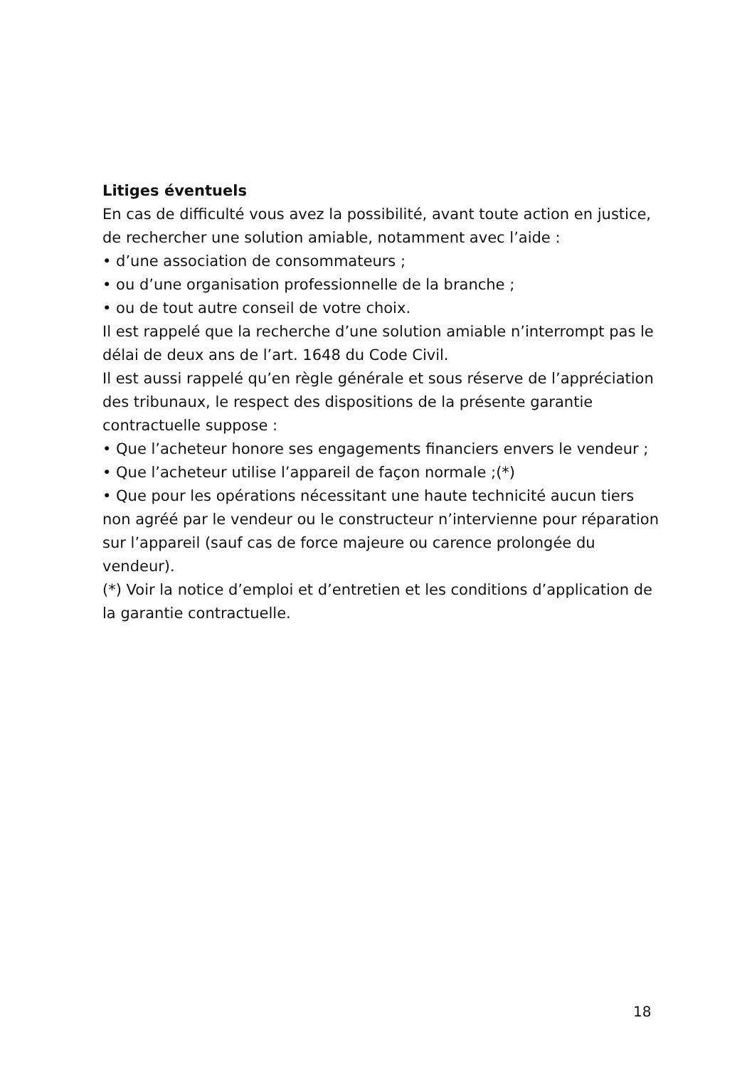Litiges éventuels
En cas de difficulté vous avez la possibilité, avant toute action en justice, de rechercher une solution amiable, notamment avec l’aide :
• d’une association de consommateurs ;
• ou d’une organisation professionnelle de la branche ;
• ou de tout autre conseil de votre choix.
Il est rappelé que la recherche d’une solution amiable n’interrompt pas le délai de deux ans de l’art. 1648 du Code Civil.
Il est aussi rappelé qu’en règle générale et sous réserve de l’appréciation des tribunaux, le respect des dispositions de la présente garantie contractuelle suppose :
• Que l’acheteur honore ses engagements financiers envers le vendeur ;
• Que l’acheteur utilise l’appareil de façon normale ;(*)
• Que pour les opérations nécessitant une haute technicité aucun tiers non agréé par le vendeur ou le constructeur n’intervienne pour réparation sur l’appareil (sauf cas de force majeure ou carence prolongée du vendeur).
(*) Voir la notice d’emploi et d’entretien et les conditions d’application de la garantie contractuelle.
18